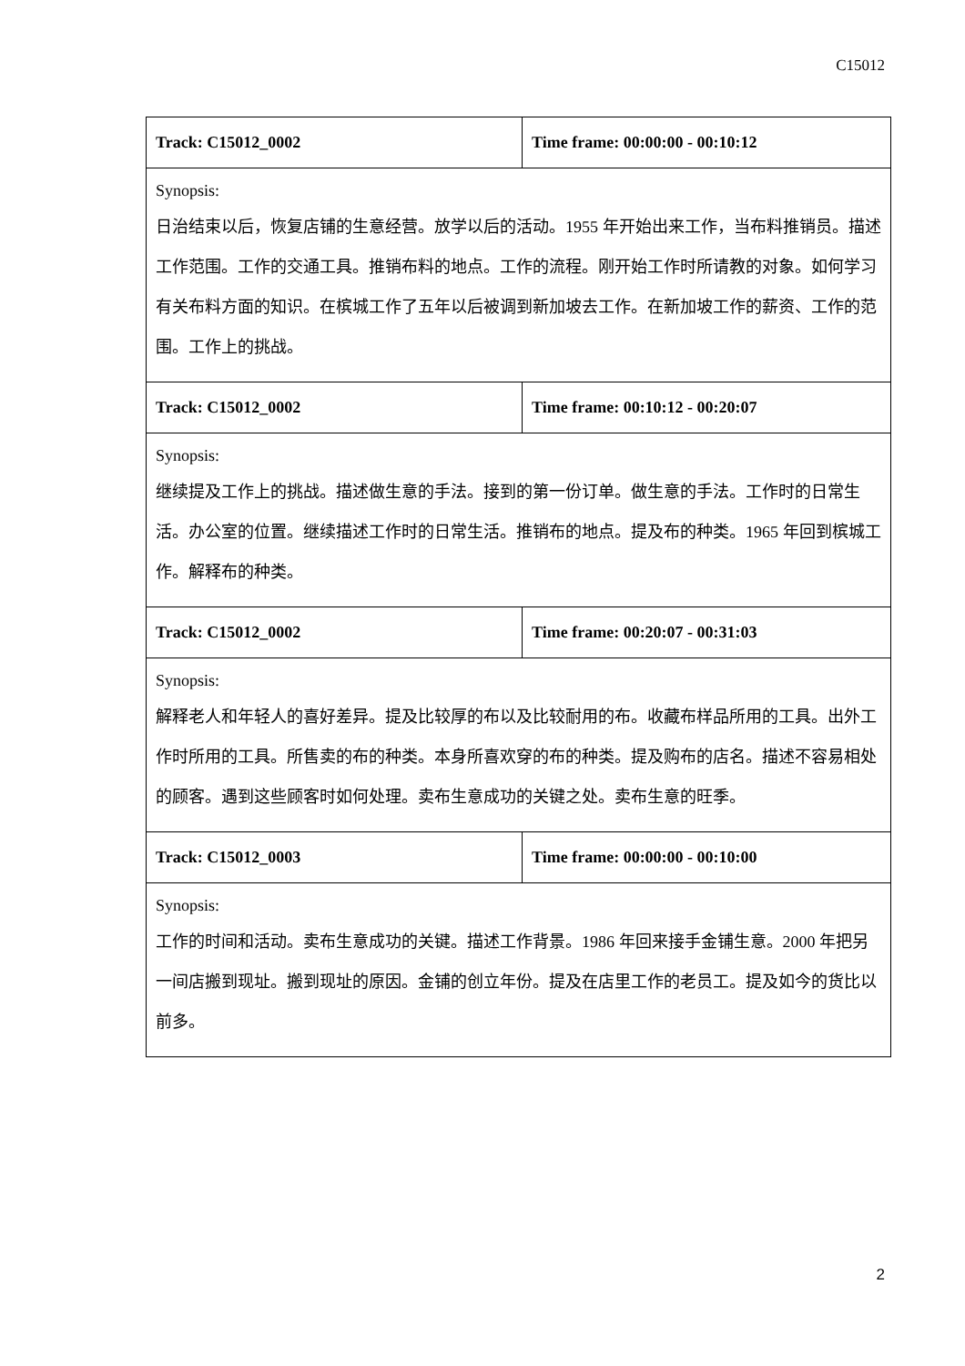C15012
| Track: C15012_0002 | Time frame: 00:00:00 - 00:10:12 |
| Synopsis: 日治结束以后，恢复店铺的生意经营。放学以后的活动。1955 年开始出来工作，当布料推销员。描述工作范围。工作的交通工具。推销布料的地点。工作的流程。刚开始工作时所请教的对象。如何学习有关布料方面的知识。在槟城工作了五年以后被调到新加坡去工作。在新加坡工作的薪资、工作的范围。工作上的挑战。 | |
| Track: C15012_0002 | Time frame: 00:10:12 - 00:20:07 |
| Synopsis: 继续提及工作上的挑战。描述做生意的手法。接到的第一份订单。做生意的手法。工作时的日常生活。办公室的位置。继续描述工作时的日常生活。推销布的地点。提及布的种类。1965 年回到槟城工作。解释布的种类。 | |
| Track: C15012_0002 | Time frame: 00:20:07 - 00:31:03 |
| Synopsis: 解释老人和年轻人的喜好差异。提及比较厚的布以及比较耐用的布。收藏布样品所用的工具。出外工作时所用的工具。所售卖的布的种类。本身所喜欢穿的布的种类。提及购布的店名。描述不容易相处的顾客。遇到这些顾客时如何处理。卖布生意成功的关键之处。卖布生意的旺季。 | |
| Track: C15012_0003 | Time frame: 00:00:00 - 00:10:00 |
| Synopsis: 工作的时间和活动。卖布生意成功的关键。描述工作背景。1986 年回来接手金铺生意。2000 年把另一间店搬到现址。搬到现址的原因。金铺的创立年份。提及在店里工作的老员工。提及如今的货比以前多。 | |
2